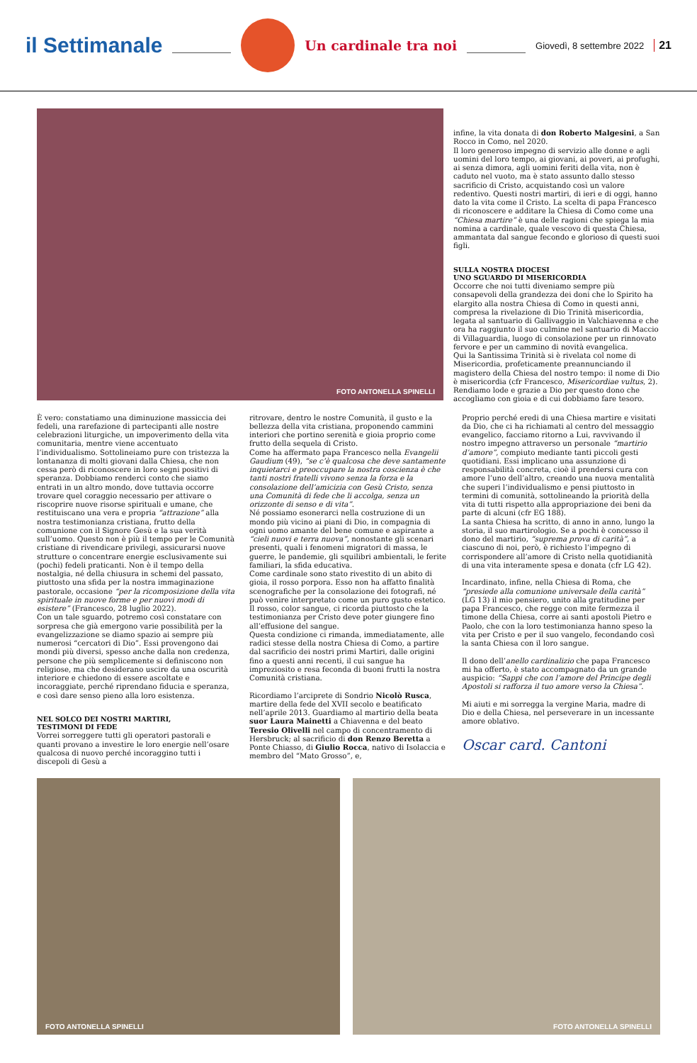il Settimanale
Un cardinale tra noi
Giovedì, 8 settembre 2022 21
FOTO ANTONELLA SPINELLI
infine, la vita donata di don Roberto Malgesini, a San Rocco in Como, nel 2020.
Il loro generoso impegno di servizio alle donne e agli uomini del loro tempo, ai giovani, ai poveri, ai profughi, ai senza dimora, agli uomini feriti della vita, non è caduto nel vuoto, ma è stato assunto dallo stesso sacrificio di Cristo, acquistando così un valore redentivo. Questi nostri martiri, di ieri e di oggi, hanno dato la vita come il Cristo. La scelta di papa Francesco di riconoscere e additare la Chiesa di Como come una “Chiesa martire” è una delle ragioni che spiega la mia nomina a cardinale, quale vescovo di questa Chiesa, ammantata dal sangue fecondo e glorioso di questi suoi figli.
SULLA NOSTRA DIOCESI
UNO SGUARDO DI MISERICORDIA
Occorre che noi tutti diveniamo sempre più consapevoli della grandezza dei doni che lo Spirito ha elargito alla nostra Chiesa di Como in questi anni, compresa la rivelazione di Dio Trinità misericordia, legata al santuario di Gallivaggio in Valchiavenna e che ora ha raggiunto il suo culmine nel santuario di Maccio di Villaguardia, luogo di consolazione per un rinnovato fervore e per un cammino di novità evangelica.
Qui la Santissima Trinità si è rivelata col nome di Misericordia, profeticamente preannunciando il magistero della Chiesa del nostro tempo: il nome di Dio è misericordia (cfr Francesco, Misericordiae vultus, 2). Rendiamo lode e grazie a Dio per questo dono che accogliamo con gioia e di cui dobbiamo fare tesoro.
È vero: constatiamo una diminuzione massiccia dei fedeli, una rarefazione di partecipanti alle nostre celebrazioni liturgiche, un impoverimento della vita comunitaria, mentre viene accentuato l’individualismo. Sottolineiamo pure con tristezza la lontananza di molti giovani dalla Chiesa, che non cessa però di riconoscere in loro segni positivi di speranza. Dobbiamo renderci conto che siamo entrati in un altro mondo, dove tuttavia occorre trovare quel coraggio necessario per attivare o riscoprire nuove risorse spirituali e umane, che restituiscano una vera e propria “attrazione” alla nostra testimonianza cristiana, frutto della comunione con il Signore Gesù e la sua verità sull’uomo. Questo non è più il tempo per le Comunità cristiane di rivendicare privilegi, assicurarsi nuove strutture o concentrare energie esclusivamente sui (pochi) fedeli praticanti. Non è il tempo della nostalgia, né della chiusura in schemi del passato, piuttosto una sfida per la nostra immaginazione pastorale, occasione “per la ricomposizione della vita spirituale in nuove forme e per nuovi modi di esistere” (Francesco, 28 luglio 2022).
Con un tale sguardo, potremo così constatare con sorpresa che già emergono varie possibilità per la evangelizzazione se diamo spazio ai sempre più numerosi “cercatori di Dio”. Essi provengono dai mondi più diversi, spesso anche dalla non credenza, persone che più semplicemente si definiscono non religiose, ma che desiderano uscire da una oscurità interiore e chiedono di essere ascoltate e incoraggiate, perché riprendano fiducia e speranza, e così dare senso pieno alla loro esistenza.
NEL SOLCO DEI NOSTRI MARTIRI,
TESTIMONI DI FEDE
Vorrei sorreggere tutti gli operatori pastorali e quanti provano a investire le loro energie nell’osare qualcosa di nuovo perché incoraggino tutti i discepoli di Gesù a
ritrovare, dentro le nostre Comunità, il gusto e la bellezza della vita cristiana, proponendo cammini interiori che portino serenità e gioia proprio come frutto della sequela di Cristo.
Come ha affermato papa Francesco nella Evangelii Gaudium (49), “se c’è qualcosa che deve santamente inquietarci e preoccupare la nostra coscienza è che tanti nostri fratelli vivono senza la forza e la consolazione dell’amicizia con Gesù Cristo, senza una Comunità di fede che li accolga, senza un orizzonte di senso e di vita”.
Né possiamo esonerarci nella costruzione di un mondo più vicino ai piani di Dio, in compagnia di ogni uomo amante del bene comune e aspirante a “cieli nuovi e terra nuova”, nonostante gli scenari presenti, quali i fenomeni migratori di massa, le guerre, le pandemie, gli squilibri ambientali, le ferite familiari, la sfida educativa.
Come cardinale sono stato rivestito di un abito di gioia, il rosso porpora. Esso non ha affatto finalità scenografiche per la consolazione dei fotografi, né può venire interpretato come un puro gusto estetico. Il rosso, color sangue, ci ricorda piuttosto che la testimonianza per Cristo deve poter giungere fino all’effusione del sangue.
Questa condizione ci rimanda, immediatamente, alle radici stesse della nostra Chiesa di Como, a partire dal sacrificio dei nostri primi Martiri, dalle origini fino a questi anni recenti, il cui sangue ha impreziosito e resa feconda di buoni frutti la nostra Comunità cristiana.
Ricordiamo l’arciprete di Sondrio Nicolò Rusca, martire della fede del XVII secolo e beatificato nell’aprile 2013. Guardiamo al martirio della beata suor Laura Mainetti a Chiavenna e del beato Teresio Olivelli nel campo di concentramento di Hersbruck; al sacrificio di don Renzo Beretta a Ponte Chiasso, di Giulio Rocca, nativo di Isolaccia e membro del “Mato Grosso”, e,
Proprio perché eredi di una Chiesa martire e visitati da Dio, che ci ha richiamati al centro del messaggio evangelico, facciamo ritorno a Lui, ravvivando il nostro impegno attraverso un personale “martirio d’amore”, compiuto mediante tanti piccoli gesti quotidiani. Essi implicano una assunzione di responsabilità concreta, cioè il prendersi cura con amore l’uno dell’altro, creando una nuova mentalità che superi l’individualismo e pensi piuttosto in termini di comunità, sottolineando la priorità della vita di tutti rispetto alla appropriazione dei beni da parte di alcuni (cfr EG 188).
La santa Chiesa ha scritto, di anno in anno, lungo la storia, il suo martirologio. Se a pochi è concesso il dono del martirio, “suprema prova di carità”, a ciascuno di noi, però, è richiesto l’impegno di corrispondere all’amore di Cristo nella quotidianità di una vita interamente spesa e donata (cfr LG 42).
Incardinato, infine, nella Chiesa di Roma, che “presiede alla comunione universale della carità” (LG 13) il mio pensiero, unito alla gratitudine per papa Francesco, che regge con mite fermezza il timone della Chiesa, corre ai santi apostoli Pietro e Paolo, che con la loro testimonianza hanno speso la vita per Cristo e per il suo vangelo, fecondando così la santa Chiesa con il loro sangue.
Il dono dell’anello cardinalizio che papa Francesco mi ha offerto, è stato accompagnato da un grande auspicio: “Sappi che con l’amore del Principe degli Apostoli si rafforza il tuo amore verso la Chiesa”.
Mi aiuti e mi sorregga la vergine Maria, madre di Dio e della Chiesa, nel perseverare in un incessante amore oblativo.
Oscar card. Cantoni
FOTO ANTONELLA SPINELLI
FOTO ANTONELLA SPINELLI